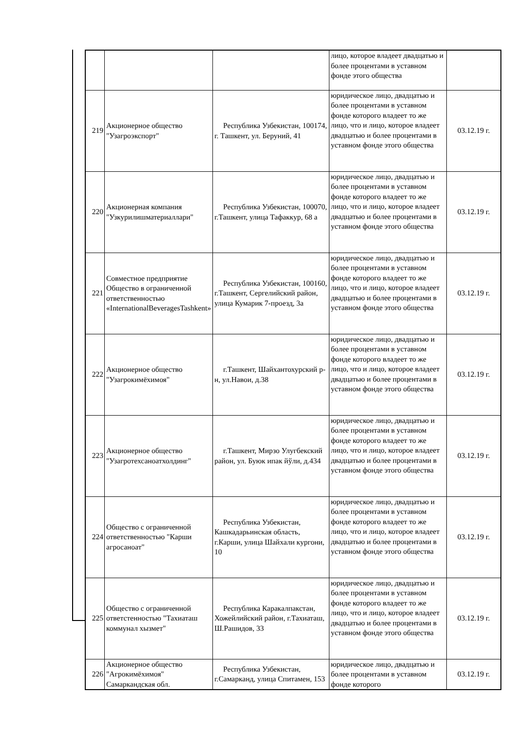| | | | лицо, которое владеет двадцатью и более процентами в уставном фонде этого общества | |
| 219 | Акционерное общество "Узагроэкспорт" | Республика Узбекистан, 100174, г. Ташкент, ул. Беруний, 41 | юридическое лицо, двадцатью и более процентами в уставном фонде которого владеет то же лицо, что и лицо, которое владеет двадцатью и более процентами в уставном фонде этого общества | 03.12.19 г. |
| 220 | Акционерная компания "Узкурилишматериаллари" | Республика Узбекистан, 100070, г.Ташкент, улица Тафаккур, 68 а | юридическое лицо, двадцатью и более процентами в уставном фонде которого владеет то же лицо, что и лицо, которое владеет двадцатью и более процентами в уставном фонде этого общества | 03.12.19 г. |
| 221 | Совместное предприятие Общество в ограниченной ответственностью «InternationalBeveragesTashkent» | Республика Узбекистан, 100160, г.Ташкент, Сергелийский район, улица Кумарик 7-проезд, 3а | юридическое лицо, двадцатью и более процентами в уставном фонде которого владеет то же лицо, что и лицо, которое владеет двадцатью и более процентами в уставном фонде этого общества | 03.12.19 г. |
| 222 | Акционерное общество "Узагрокимёхимоя" | г.Ташкент, Шайхантохурский р-н, ул.Навои, д.38 | юридическое лицо, двадцатью и более процентами в уставном фонде которого владеет то же лицо, что и лицо, которое владеет двадцатью и более процентами в уставном фонде этого общества | 03.12.19 г. |
| 223 | Акционерное общество "Узагротехсаноатхолдинг" | г.Ташкент, Мирзо Улугбекский район, ул. Буюк ипак йўли, д.434 | юридическое лицо, двадцатью и более процентами в уставном фонде которого владеет то же лицо, что и лицо, которое владеет двадцатью и более процентами в уставном фонде этого общества | 03.12.19 г. |
| 224 | Общество с ограниченной ответственностью "Карши агросаноат" | Республика Узбекистан, Кашкадарьинская область, г.Карши, улица Шайхали кургони, 10 | юридическое лицо, двадцатью и более процентами в уставном фонде которого владеет то же лицо, что и лицо, которое владеет двадцатью и более процентами в уставном фонде этого общества | 03.12.19 г. |
| 225 | Общество с ограниченной ответстенностью "Тахиаташ коммунал хызмет" | Республика Каракалпакстан, Хожейлийский район, г.Тахиаташ, Ш.Рашидов, 33 | юридическое лицо, двадцатью и более процентами в уставном фонде которого владеет то же лицо, что и лицо, которое владеет двадцатью и более процентами в уставном фонде этого общества | 03.12.19 г. |
| 226 | Акционерное общество "Агрокимёхимоя" Самаркандская обл. | Республика Узбекистан, г.Самарканд, улица Спитамен, 153 | юридическое лицо, двадцатью и более процентами в уставном фонде которого | 03.12.19 г. |